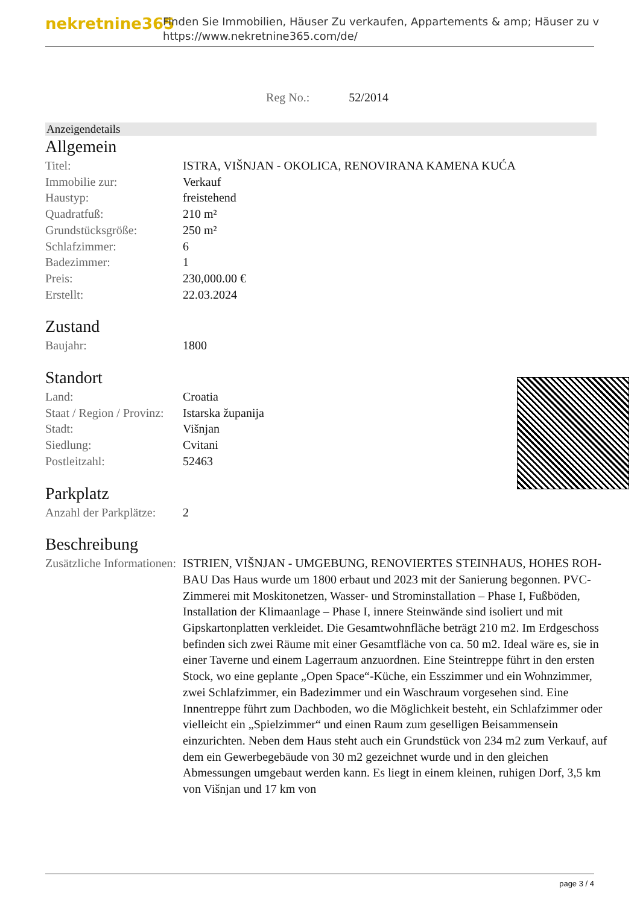nekretnine365
Finden Sie Immobilien, Häuser Zu verkaufen, Appartements & amp; Häuser zu v
https://www.nekretnine365.com/de/
Reg No.: 52/2014
Anzeigendetails
Allgemein
| Titel: | ISTRA, VIŠNJAN - OKOLICA, RENOVIRANA KAMENA KUĆA |
| Immobilie zur: | Verkauf |
| Haustyp: | freistehend |
| Quadratfuß: | 210 m² |
| Grundstücksgröße: | 250 m² |
| Schlafzimmer: | 6 |
| Badezimmer: | 1 |
| Preis: | 230,000.00 € |
| Erstellt: | 22.03.2024 |
Zustand
| Baujahr: | 1800 |
Standort
| Land: | Croatia |
| Staat / Region / Provinz: | Istarska županija |
| Stadt: | Višnjan |
| Siedlung: | Cvitani |
| Postleitzahl: | 52463 |
Parkplatz
| Anzahl der Parkplätze: | 2 |
Beschreibung
| Zusätzliche Informationen: | ISTRIEN, VIŠNJAN - UMGEBUNG, RENOVIERTES STEINHAUS, HOHES ROH-BAU Das Haus wurde um 1800 erbaut und 2023 mit der Sanierung begonnen. PVC-Zimmerei mit Moskitonetzen, Wasser- und Strominstallation – Phase I, Fußböden, Installation der Klimaanlage – Phase I, innere Steinwände sind isoliert und mit Gipskartonplatten verkleidet. Die Gesamtwohnfläche beträgt 210 m2. Im Erdgeschoss befinden sich zwei Räume mit einer Gesamtfläche von ca. 50 m2. Ideal wäre es, sie in einer Taverne und einem Lagerraum anzuordnen. Eine Steintreppe führt in den ersten Stock, wo eine geplante „Open Space“-Küche, ein Esszimmer und ein Wohnzimmer, zwei Schlafzimmer, ein Badezimmer und ein Waschraum vorgesehen sind. Eine Innentreppe führt zum Dachboden, wo die Möglichkeit besteht, ein Schlafzimmer oder vielleicht ein „Spielzimmer“ und einen Raum zum geselligen Beisammensein einzurichten. Neben dem Haus steht auch ein Grundstück von 234 m2 zum Verkauf, auf dem ein Gewerbegebäude von 30 m2 gezeichnet wurde und in den gleichen Abmessungen umgebaut werden kann. Es liegt in einem kleinen, ruhigen Dorf, 3,5 km von Višnjan und 17 km von |
page 3 / 4